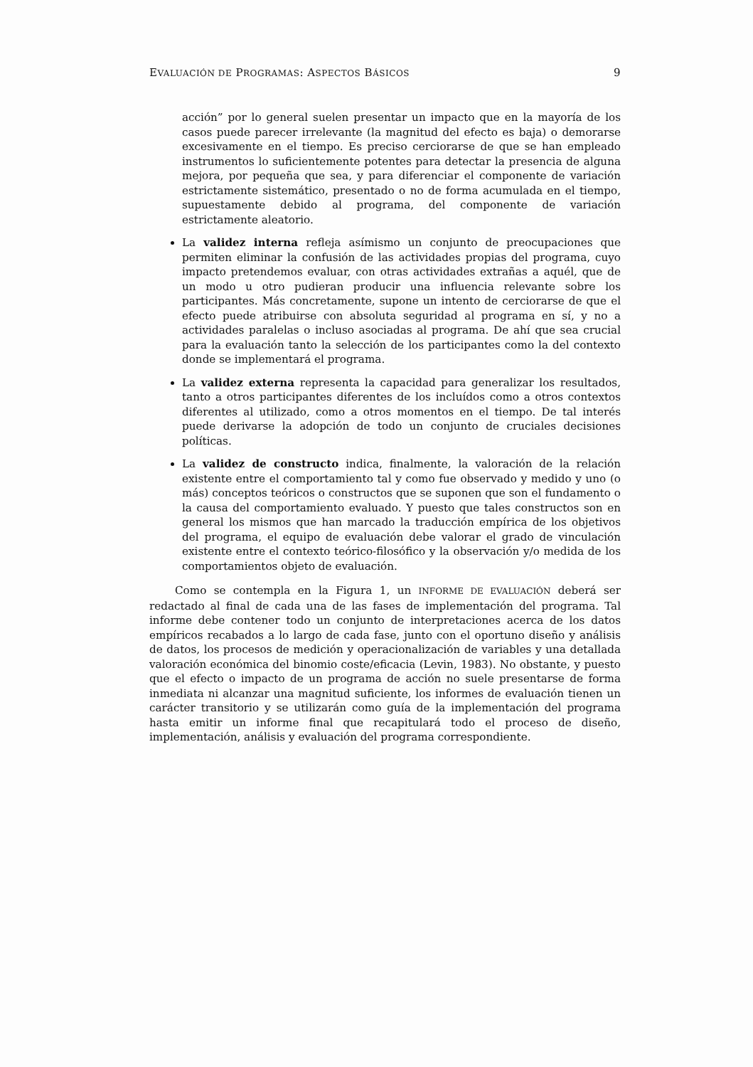EVALUACIÓN DE PROGRAMAS: ASPECTOS BÁSICOS 9
acción” por lo general suelen presentar un impacto que en la mayoría de los casos puede parecer irrelevante (la magnitud del efecto es baja) o demorarse excesivamente en el tiempo. Es preciso cerciorarse de que se han empleado instrumentos lo suficientemente potentes para detectar la presencia de alguna mejora, por pequeña que sea, y para diferenciar el componente de variación estrictamente sistemático, presentado o no de forma acumulada en el tiempo, supuestamente debido al programa, del componente de variación estrictamente aleatorio.
La validez interna refleja asímismo un conjunto de preocupaciones que permiten eliminar la confusión de las actividades propias del programa, cuyo impacto pretendemos evaluar, con otras actividades extrañas a aquél, que de un modo u otro pudieran producir una influencia relevante sobre los participantes. Más concretamente, supone un intento de cerciorarse de que el efecto puede atribuirse con absoluta seguridad al programa en sí, y no a actividades paralelas o incluso asociadas al programa. De ahí que sea crucial para la evaluación tanto la selección de los participantes como la del contexto donde se implementará el programa.
La validez externa representa la capacidad para generalizar los resultados, tanto a otros participantes diferentes de los incluídos como a otros contextos diferentes al utilizado, como a otros momentos en el tiempo. De tal interés puede derivarse la adopción de todo un conjunto de cruciales decisiones políticas.
La validez de constructo indica, finalmente, la valoración de la relación existente entre el comportamiento tal y como fue observado y medido y uno (o más) conceptos teóricos o constructos que se suponen que son el fundamento o la causa del comportamiento evaluado. Y puesto que tales constructos son en general los mismos que han marcado la traducción empírica de los objetivos del programa, el equipo de evaluación debe valorar el grado de vinculación existente entre el contexto teórico-filosófico y la observación y/o medida de los comportamientos objeto de evaluación.
Como se contempla en la Figura 1, un INFORME DE EVALUACIÓN deberá ser redactado al final de cada una de las fases de implementación del programa. Tal informe debe contener todo un conjunto de interpretaciones acerca de los datos empíricos recabados a lo largo de cada fase, junto con el oportuno diseño y análisis de datos, los procesos de medición y operacionalización de variables y una detallada valoración económica del binomio coste/eficacia (Levin, 1983). No obstante, y puesto que el efecto o impacto de un programa de acción no suele presentarse de forma inmediata ni alcanzar una magnitud suficiente, los informes de evaluación tienen un carácter transitorio y se utilizarán como guía de la implementación del programa hasta emitir un informe final que recapitulará todo el proceso de diseño, implementación, análisis y evaluación del programa correspondiente.